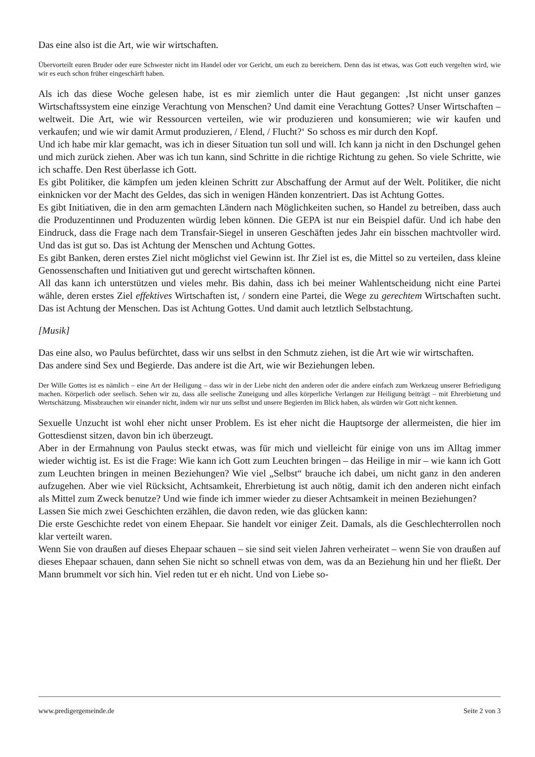Das eine also ist die Art, wie wir wirtschaften.
Übervorteilt euren Bruder oder eure Schwester nicht im Handel oder vor Gericht, um euch zu bereichern. Denn das ist etwas, was Gott euch vergelten wird, wie wir es euch schon früher eingeschärft haben.
Als ich das diese Woche gelesen habe, ist es mir ziemlich unter die Haut gegangen: ‚Ist nicht unser ganzes Wirtschaftssystem eine einzige Verachtung von Menschen? Und damit eine Verachtung Gottes? Unser Wirtschaften – weltweit. Die Art, wie wir Ressourcen verteilen, wie wir produzieren und konsumieren; wie wir kaufen und verkaufen; und wie wir damit Armut produzieren, / Elend, / Flucht?‘ So schoss es mir durch den Kopf.
Und ich habe mir klar gemacht, was ich in dieser Situation tun soll und will. Ich kann ja nicht in den Dschungel gehen und mich zurück ziehen. Aber was ich tun kann, sind Schritte in die richtige Richtung zu gehen. So viele Schritte, wie ich schaffe. Den Rest überlasse ich Gott.
Es gibt Politiker, die kämpfen um jeden kleinen Schritt zur Abschaffung der Armut auf der Welt. Politiker, die nicht einknicken vor der Macht des Geldes, das sich in wenigen Händen konzentriert. Das ist Achtung Gottes.
Es gibt Initiativen, die in den arm gemachten Ländern nach Möglichkeiten suchen, so Handel zu betreiben, dass auch die Produzentinnen und Produzenten würdig leben können. Die GEPA ist nur ein Beispiel dafür. Und ich habe den Eindruck, dass die Frage nach dem Transfair-Siegel in unseren Geschäften jedes Jahr ein bisschen machtvoller wird. Und das ist gut so. Das ist Achtung der Menschen und Achtung Gottes.
Es gibt Banken, deren erstes Ziel nicht möglichst viel Gewinn ist. Ihr Ziel ist es, die Mittel so zu verteilen, dass kleine Genossenschaften und Initiativen gut und gerecht wirtschaften können.
All das kann ich unterstützen und vieles mehr. Bis dahin, dass ich bei meiner Wahlentscheidung nicht eine Partei wähle, deren erstes Ziel effektives Wirtschaften ist, / sondern eine Partei, die Wege zu gerechtem Wirtschaften sucht. Das ist Achtung der Menschen. Das ist Achtung Gottes. Und damit auch letztlich Selbstachtung.
[Musik]
Das eine also, wo Paulus befürchtet, dass wir uns selbst in den Schmutz ziehen, ist die Art wie wir wirtschaften.
Das andere sind Sex und Begierde. Das andere ist die Art, wie wir Beziehungen leben.
Der Wille Gottes ist es nämlich – eine Art der Heiligung – dass wir in der Liebe nicht den anderen oder die andere einfach zum Werkzeug unserer Befriedigung machen. Körperlich oder seelisch. Sehen wir zu, dass alle seelische Zuneigung und alles körperliche Verlangen zur Heiligung beiträgt – mit Ehrerbietung und Wertschätzung. Missbrauchen wir einander nicht, indem wir nur uns selbst und unsere Begierden im Blick haben, als würden wir Gott nicht kennen.
Sexuelle Unzucht ist wohl eher nicht unser Problem. Es ist eher nicht die Hauptsorge der allermeisten, die hier im Gottesdienst sitzen, davon bin ich überzeugt.
Aber in der Ermahnung von Paulus steckt etwas, was für mich und vielleicht für einige von uns im Alltag immer wieder wichtig ist. Es ist die Frage: Wie kann ich Gott zum Leuchten bringen – das Heilige in mir – wie kann ich Gott zum Leuchten bringen in meinen Beziehungen? Wie viel „Selbst“ brauche ich dabei, um nicht ganz in den anderen aufzugehen. Aber wie viel Rücksicht, Achtsamkeit, Ehrerbietung ist auch nötig, damit ich den anderen nicht einfach als Mittel zum Zweck benutze? Und wie finde ich immer wieder zu dieser Achtsamkeit in meinen Beziehungen?
Lassen Sie mich zwei Geschichten erzählen, die davon reden, wie das glücken kann:
Die erste Geschichte redet von einem Ehepaar. Sie handelt vor einiger Zeit. Damals, als die Geschlechterrollen noch klar verteilt waren.
Wenn Sie von draußen auf dieses Ehepaar schauen – sie sind seit vielen Jahren verheiratet – wenn Sie von draußen auf dieses Ehepaar schauen, dann sehen Sie nicht so schnell etwas von dem, was da an Beziehung hin und her fließt. Der Mann brummelt vor sich hin. Viel reden tut er eh nicht. Und von Liebe so-
www.predigergemeinde.de Seite 2 von 3